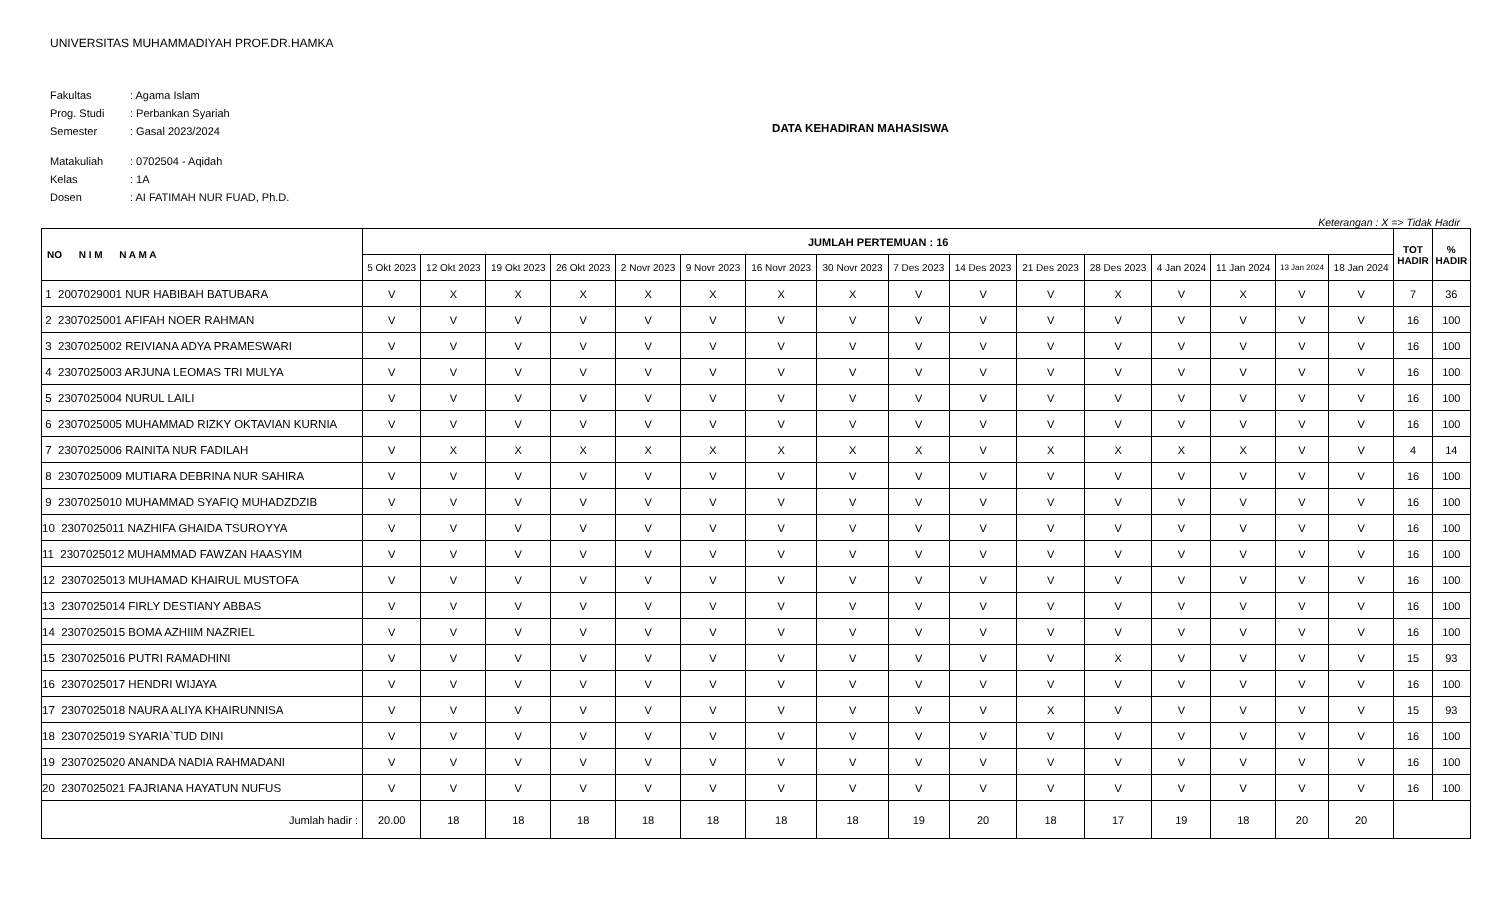UNIVERSITAS MUHAMMADIYAH PROF.DR.HAMKA
Fakultas: Agama Islam
Prog. Studi: Perbankan Syariah
Semester: Gasal 2023/2024
DATA KEHADIRAN MAHASISWA
Matakuliah: 0702504 - Aqidah
Kelas: 1A
Dosen: AI FATIMAH NUR FUAD, Ph.D.
Keterangan : X => Tidak Hadir
| NO N I M N A M A | JUMLAH PERTEMUAN : 16 | | | | | | | | | | | | | | | | TOT HADIR | % HADIR |
| --- | --- | --- | --- | --- | --- | --- | --- | --- | --- | --- | --- | --- | --- | --- | --- | --- | --- | --- |
| | 5 Okt 2023 | 12 Okt 2023 | 19 Okt 2023 | 26 Okt 2023 | 2 Novr 2023 | 9 Novr 2023 | 16 Novr 2023 | 30 Novr 2023 | 7 Des 2023 | 14 Des 2023 | 21 Des 2023 | 28 Des 2023 | 4 Jan 2024 | 11 Jan 2024 | 13 Jan 2024 | 18 Jan 2024 | | |
| 1 2007029001 NUR HABIBAH BATUBARA | V | X | X | X | X | X | X | X | V | V | V | X | V | X | V | V | 7 | 36 |
| 2 2307025001 AFIFAH NOER RAHMAN | V | V | V | V | V | V | V | V | V | V | V | V | V | V | V | V | 16 | 100 |
| 3 2307025002 REIVIANA ADYA PRAMESWARI | V | V | V | V | V | V | V | V | V | V | V | V | V | V | V | V | 16 | 100 |
| 4 2307025003 ARJUNA LEOMAS TRI MULYA | V | V | V | V | V | V | V | V | V | V | V | V | V | V | V | V | 16 | 100 |
| 5 2307025004 NURUL LAILI | V | V | V | V | V | V | V | V | V | V | V | V | V | V | V | V | 16 | 100 |
| 6 2307025005 MUHAMMAD RIZKY OKTAVIAN KURNIA | V | V | V | V | V | V | V | V | V | V | V | V | V | V | V | V | 16 | 100 |
| 7 2307025006 RAINITA NUR FADILAH | V | X | X | X | X | X | X | X | X | V | X | X | X | X | V | V | 4 | 14 |
| 8 2307025009 MUTIARA DEBRINA NUR SAHIRA | V | V | V | V | V | V | V | V | V | V | V | V | V | V | V | V | 16 | 100 |
| 9 2307025010 MUHAMMAD SYAFIQ MUHADZDZIB | V | V | V | V | V | V | V | V | V | V | V | V | V | V | V | V | 16 | 100 |
| 10 2307025011 NAZHIFA GHAIDA TSUROYYA | V | V | V | V | V | V | V | V | V | V | V | V | V | V | V | V | 16 | 100 |
| 11 2307025012 MUHAMMAD FAWZAN HAASYIM | V | V | V | V | V | V | V | V | V | V | V | V | V | V | V | V | 16 | 100 |
| 12 2307025013 MUHAMAD KHAIRUL MUSTOFA | V | V | V | V | V | V | V | V | V | V | V | V | V | V | V | V | 16 | 100 |
| 13 2307025014 FIRLY DESTIANY ABBAS | V | V | V | V | V | V | V | V | V | V | V | V | V | V | V | V | 16 | 100 |
| 14 2307025015 BOMA AZHIIM NAZRIEL | V | V | V | V | V | V | V | V | V | V | V | V | V | V | V | V | 16 | 100 |
| 15 2307025016 PUTRI RAMADHINI | V | V | V | V | V | V | V | V | V | V | V | X | V | V | V | V | 15 | 93 |
| 16 2307025017 HENDRI WIJAYA | V | V | V | V | V | V | V | V | V | V | V | V | V | V | V | V | 16 | 100 |
| 17 2307025018 NAURA ALIYA KHAIRUNNISA | V | V | V | V | V | V | V | V | V | V | X | V | V | V | V | V | 15 | 93 |
| 18 2307025019 SYARIA`TUD DINI | V | V | V | V | V | V | V | V | V | V | V | V | V | V | V | V | 16 | 100 |
| 19 2307025020 ANANDA NADIA RAHMADANI | V | V | V | V | V | V | V | V | V | V | V | V | V | V | V | V | 16 | 100 |
| 20 2307025021 FAJRIANA HAYATUN NUFUS | V | V | V | V | V | V | V | V | V | V | V | V | V | V | V | V | 16 | 100 |
| Jumlah hadir : | 20.00 | 18 | 18 | 18 | 18 | 18 | 18 | 18 | 19 | 20 | 18 | 17 | 19 | 18 | 20 | 20 | | |